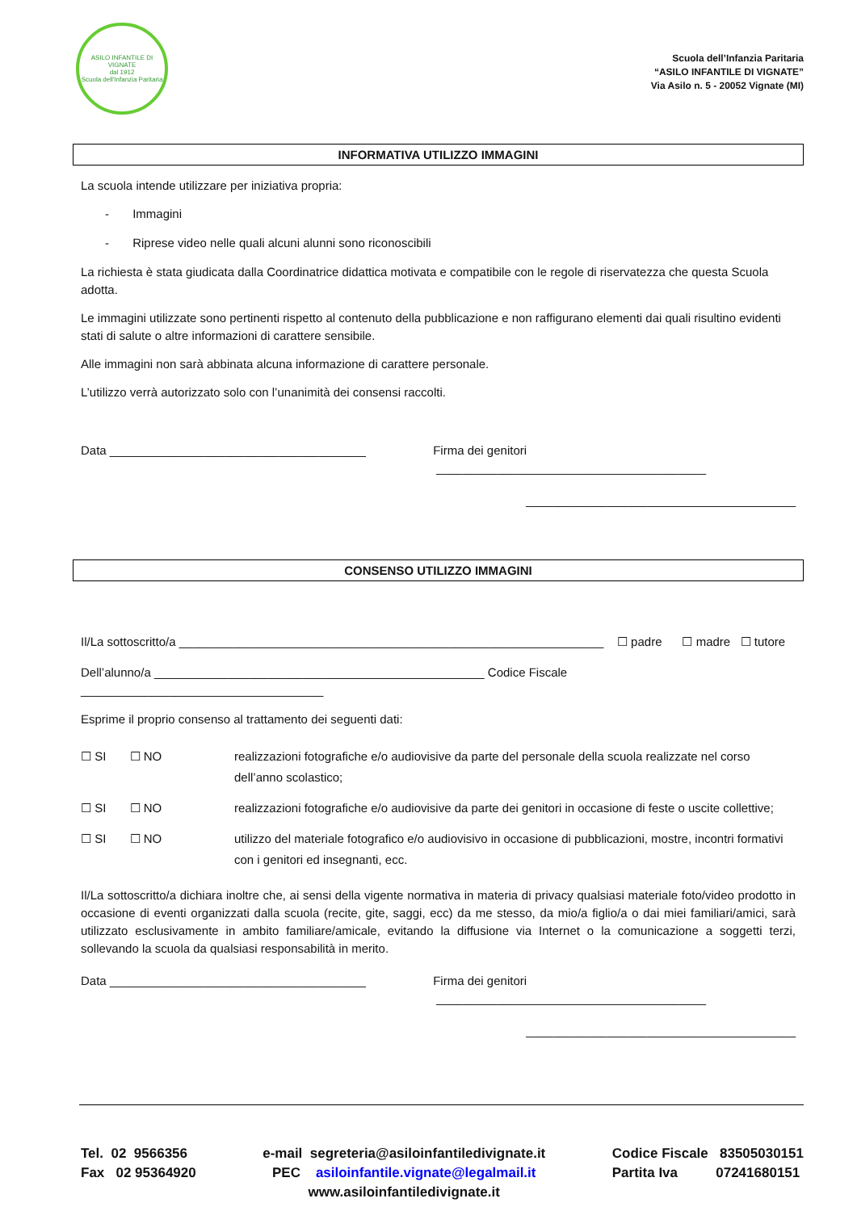ASILO INFANTILE DI VIGNATE
dal 1912
Scuola dell'Infanzia Paritaria
Scuola dell’Infanzia Paritaria
“ASILO INFANTILE DI VIGNATE”
Via Asilo n. 5 - 20052 Vignate (MI)
INFORMATIVA UTILIZZO IMMAGINI
La scuola intende utilizzare per iniziativa propria:
- Immagini
- Riprese video nelle quali alcuni alunni sono riconoscibili
La richiesta è stata giudicata dalla Coordinatrice didattica motivata e compatibile con le regole di riservatezza che questa Scuola adotta.
Le immagini utilizzate sono pertinenti rispetto al contenuto della pubblicazione e non raffigurano elementi dai quali risultino evidenti stati di salute o altre informazioni di carattere sensibile.
Alle immagini non sarà abbinata alcuna informazione di carattere personale.
L’utilizzo verrà autorizzato solo con l’unanimità dei consensi raccolti.
Data ______________________________________ Firma dei genitori ________________________________________
________________________________________
CONSENSO UTILIZZO IMMAGINI
Il/La sottoscritto/a _______________________________________________________________ ☐ padre ☐ madre ☐ tutore
Dell’alunno/a _________________________________________________ Codice Fiscale ____________________________________
Esprime il proprio consenso al trattamento dei seguenti dati:
☐ SI ☐ NO realizzazioni fotografiche e/o audiovisive da parte del personale della scuola realizzate nel corso dell’anno scolastico;
☐ SI ☐ NO realizzazioni fotografiche e/o audiovisive da parte dei genitori in occasione di feste o uscite collettive;
☐ SI ☐ NO utilizzo del materiale fotografico e/o audiovisivo in occasione di pubblicazioni, mostre, incontri formativi con i genitori ed insegnanti, ecc.
Il/La sottoscritto/a dichiara inoltre che, ai sensi della vigente normativa in materia di privacy qualsiasi materiale foto/video prodotto in occasione di eventi organizzati dalla scuola (recite, gite, saggi, ecc) da me stesso, da mio/a figlio/a o dai miei familiari/amici, sarà utilizzato esclusivamente in ambito familiare/amicale, evitando la diffusione via Internet o la comunicazione a soggetti terzi, sollevando la scuola da qualsiasi responsabilità in merito.
Data ______________________________________ Firma dei genitori ________________________________________
________________________________________
Tel. 02 9566356
Fax 02 95364920
e-mail segreteria@asiloinfantiledivignate.it
PEC asiloinfantile.vignate@legalmail.it
www.asiloinfantiledivignate.it
Codice Fiscale 83505030151
Partita Iva 07241680151